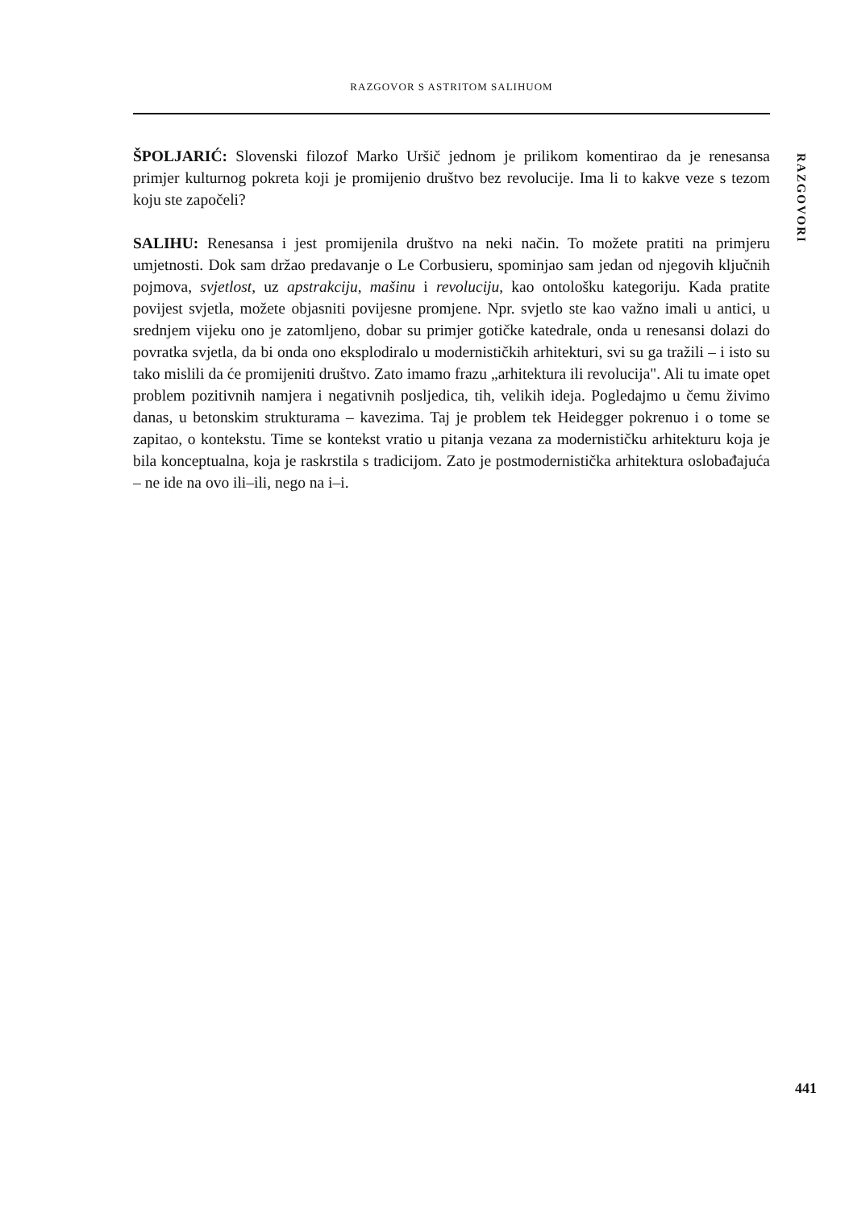RAZGOVOR S ASTRITOM SALIHUOM
RAZGOVORI
ŠPOLJARIĆ: Slovenski filozof Marko Uršič jednom je prilikom komentirao da je renesansa primjer kulturnog pokreta koji je promijenio društvo bez revolucije. Ima li to kakve veze s tezom koju ste započeli?
SALIHU: Renesansa i jest promijenila društvo na neki način. To možete pratiti na primjeru umjetnosti. Dok sam držao predavanje o Le Corbusieru, spominjao sam jedan od njegovih ključnih pojmova, svjetlost, uz apstrakciju, mašinu i revoluciju, kao ontološku kategoriju. Kada pratite povijest svjetla, možete objasniti povijesne promjene. Npr. svjetlo ste kao važno imali u antici, u srednjem vijeku ono je zatomljeno, dobar su primjer gotičke katedrale, onda u renesansi dolazi do povratka svjetla, da bi onda ono eksplodiralo u modernističkih arhitekturi, svi su ga tražili – i isto su tako mislili da će promijeniti društvo. Zato imamo frazu „arhitektura ili revolucija". Ali tu imate opet problem pozitivnih namjera i negativnih posljedica, tih, velikih ideja. Pogledajmo u čemu živimo danas, u betonskim strukturama – kavezima. Taj je problem tek Heidegger pokrenuo i o tome se zapitao, o kontekstu. Time se kontekst vratio u pitanja vezana za modernističku arhitekturu koja je bila konceptualna, koja je raskrstila s tradicijom. Zato je postmodernistička arhitektura oslobađajuća – ne ide na ovo ili–ili, nego na i–i.
441